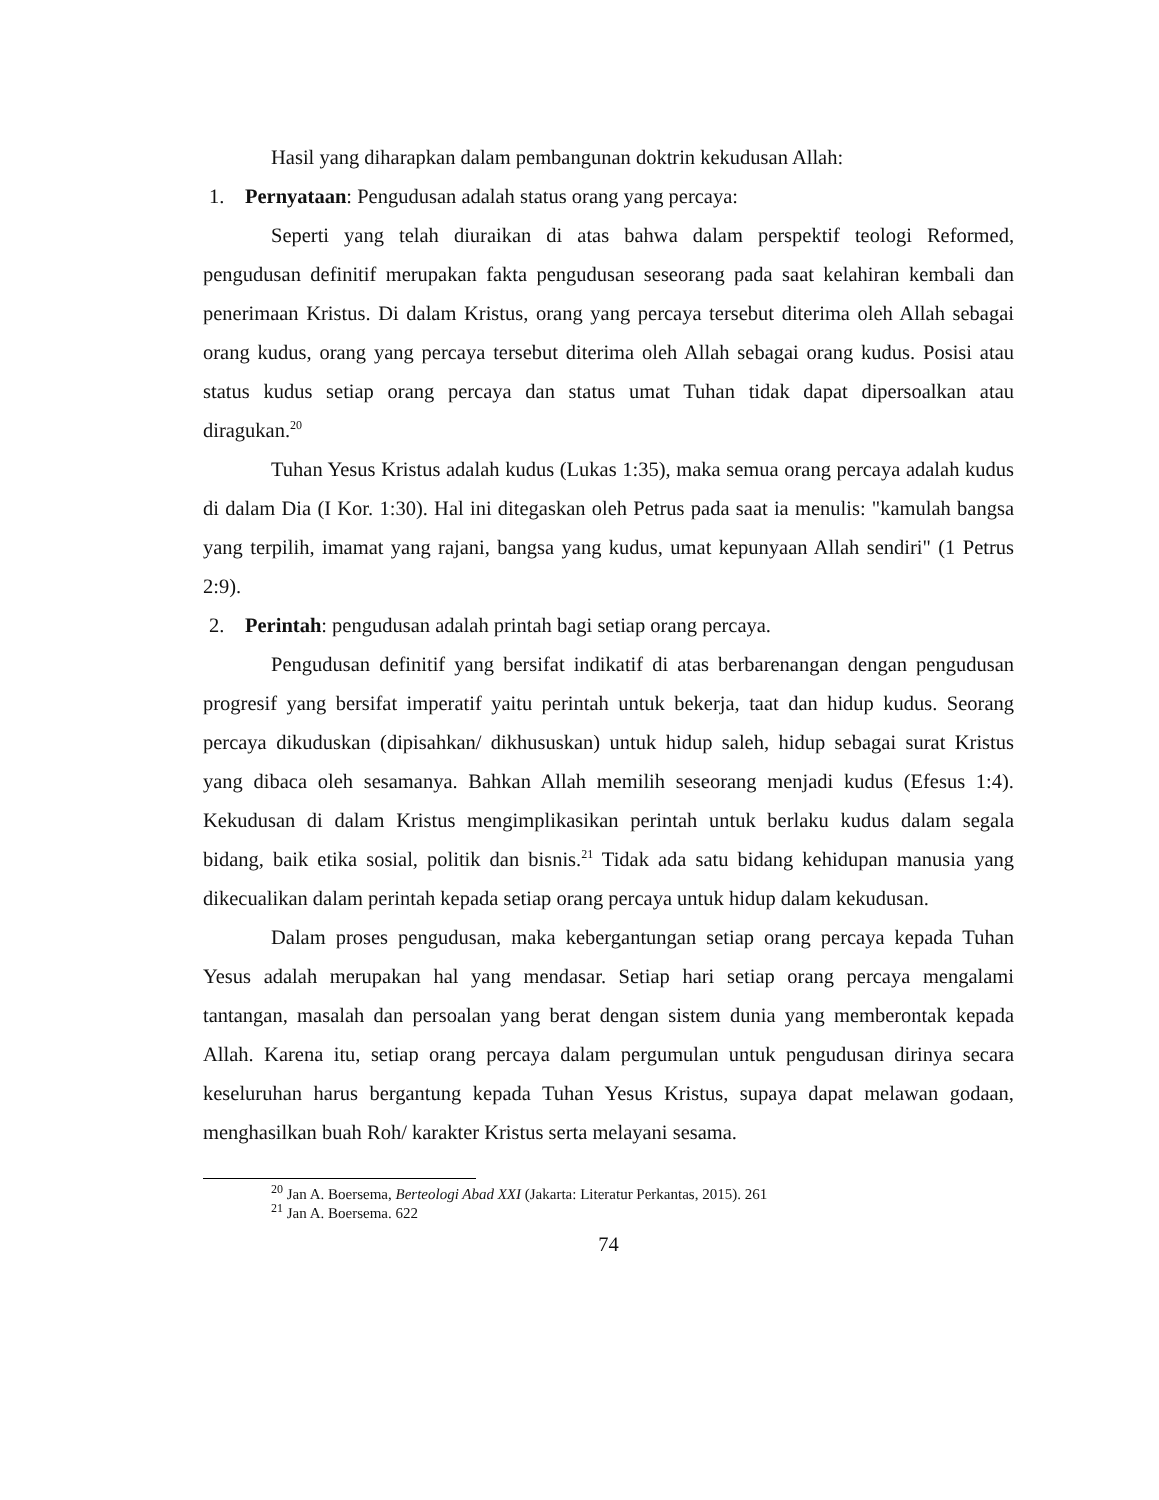Hasil yang diharapkan dalam pembangunan doktrin kekudusan Allah:
1. Pernyataan: Pengudusan adalah status orang yang percaya:
Seperti yang telah diuraikan di atas bahwa dalam perspektif teologi Reformed, pengudusan definitif merupakan fakta pengudusan seseorang pada saat kelahiran kembali dan penerimaan Kristus. Di dalam Kristus, orang yang percaya tersebut diterima oleh Allah sebagai orang kudus, orang yang percaya tersebut diterima oleh Allah sebagai orang kudus. Posisi atau status kudus setiap orang percaya dan status umat Tuhan tidak dapat dipersoalkan atau diragukan.<sup>20</sup>
Tuhan Yesus Kristus adalah kudus (Lukas 1:35), maka semua orang percaya adalah kudus di dalam Dia (I Kor. 1:30). Hal ini ditegaskan oleh Petrus pada saat ia menulis: "kamulah bangsa yang terpilih, imamat yang rajani, bangsa yang kudus, umat kepunyaan Allah sendiri" (1 Petrus 2:9).
2. Perintah: pengudusan adalah printah bagi setiap orang percaya.
Pengudusan definitif yang bersifat indikatif di atas berbarenangan dengan pengudusan progresif yang bersifat imperatif yaitu perintah untuk bekerja, taat dan hidup kudus. Seorang percaya dikuduskan (dipisahkan/ dikhususkan) untuk hidup saleh, hidup sebagai surat Kristus yang dibaca oleh sesamanya. Bahkan Allah memilih seseorang menjadi kudus (Efesus 1:4). Kekudusan di dalam Kristus mengimplikasikan perintah untuk berlaku kudus dalam segala bidang, baik etika sosial, politik dan bisnis.<sup>21</sup> Tidak ada satu bidang kehidupan manusia yang dikecualikan dalam perintah kepada setiap orang percaya untuk hidup dalam kekudusan.
Dalam proses pengudusan, maka kebergantungan setiap orang percaya kepada Tuhan Yesus adalah merupakan hal yang mendasar. Setiap hari setiap orang percaya mengalami tantangan, masalah dan persoalan yang berat dengan sistem dunia yang memberontak kepada Allah. Karena itu, setiap orang percaya dalam pergumulan untuk pengudusan dirinya secara keseluruhan harus bergantung kepada Tuhan Yesus Kristus, supaya dapat melawan godaan, menghasilkan buah Roh/ karakter Kristus serta melayani sesama.
<sup>20</sup> Jan A. Boersema, Berteologi Abad XXI (Jakarta: Literatur Perkantas, 2015). 261
<sup>21</sup> Jan A. Boersema. 622
74